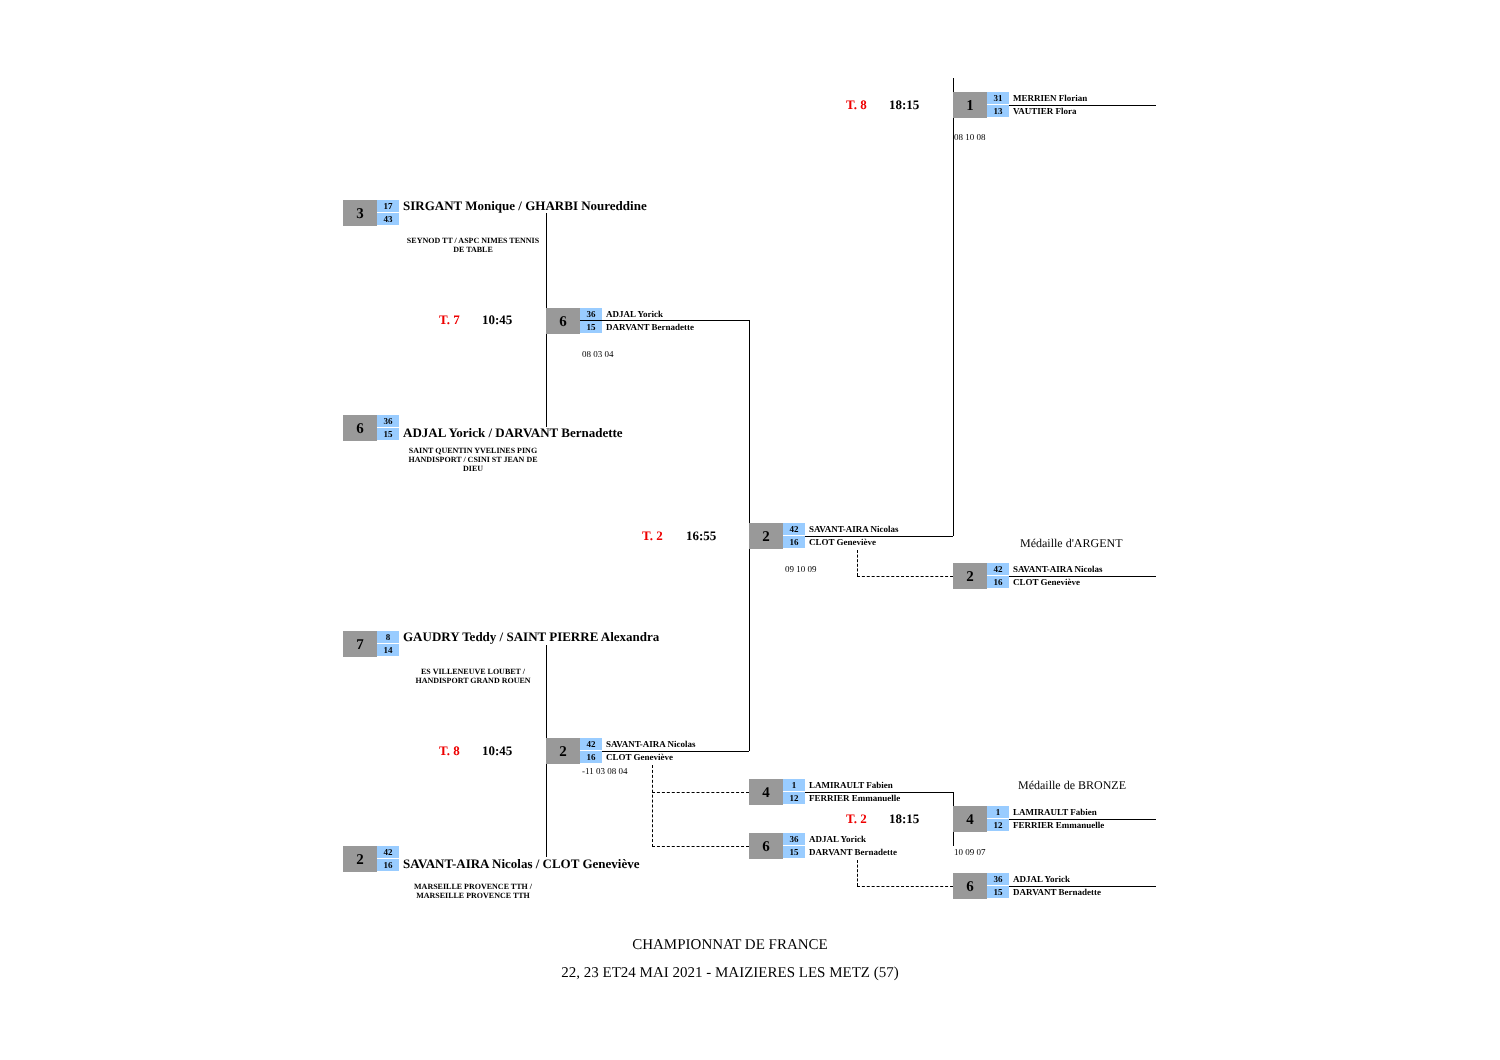T. 8 18:15
1
31
13
MERRIEN Florian
VAUTIER Flora
08 10 08
3
17
43
SIRGANT Monique / GHARBI Noureddine
SEYNOD TT / ASPC NIMES TENNIS DE TABLE
T. 7 10:45
6
36
15
ADJAL Yorick
DARVANT Bernadette
08 03 04
6
36
15
ADJAL Yorick / DARVANT Bernadette
SAINT QUENTIN YVELINES PING HANDISPORT / CSINI ST JEAN DE DIEU
T. 2 16:55
2
42
16
SAVANT-AIRA Nicolas
CLOT Geneviève
09 10 09
Médaille d'ARGENT
2
42
16
SAVANT-AIRA Nicolas
CLOT Geneviève
7
8
14
GAUDRY Teddy / SAINT PIERRE Alexandra
ES VILLENEUVE LOUBET / HANDISPORT GRAND ROUEN
T. 8 10:45
2
42
16
SAVANT-AIRA Nicolas
CLOT Geneviève
-11 03 08 04
4
1
12
LAMIRAULT Fabien
FERRIER Emmanuelle
Médaille de BRONZE
T. 2 18:15
4
1
12
LAMIRAULT Fabien
FERRIER Emmanuelle
6
36
15
ADJAL Yorick
DARVANT Bernadette
10 09 07
2
42
16
SAVANT-AIRA Nicolas / CLOT Geneviève
6
36
15
ADJAL Yorick
DARVANT Bernadette
MARSEILLE PROVENCE TTH / MARSEILLE PROVENCE TTH
CHAMPIONNAT DE FRANCE
22, 23 ET24 MAI 2021 - MAIZIERES LES METZ (57)